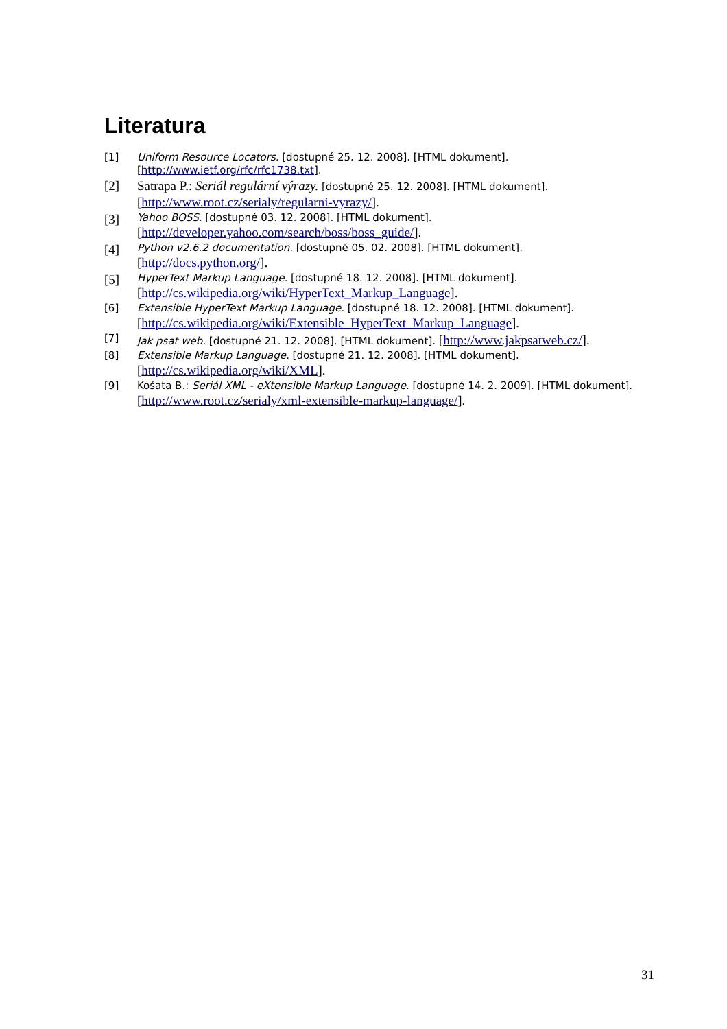Literatura
[1] Uniform Resource Locators. [dostupné 25. 12. 2008]. [HTML dokument]. [http://www.ietf.org/rfc/rfc1738.txt].
[2] Satrapa P.: Seriál regulární výrazy. [dostupné 25. 12. 2008]. [HTML dokument]. [http://www.root.cz/serialy/regularni-vyrazy/].
[3] Yahoo BOSS. [dostupné 03. 12. 2008]. [HTML dokument].
[http://developer.yahoo.com/search/boss/boss_guide/].
[4] Python v2.6.2 documentation. [dostupné 05. 02. 2008]. [HTML dokument].
[http://docs.python.org/].
[5] HyperText Markup Language. [dostupné 18. 12. 2008]. [HTML dokument].
[http://cs.wikipedia.org/wiki/HyperText_Markup_Language].
[6] Extensible HyperText Markup Language. [dostupné 18. 12. 2008]. [HTML dokument]. [http://cs.wikipedia.org/wiki/Extensible_HyperText_Markup_Language].
[7] Jak psat web. [dostupné 21. 12. 2008]. [HTML dokument]. [http://www.jakpsatweb.cz/].
[8] Extensible Markup Language. [dostupné 21. 12. 2008]. [HTML dokument].
[http://cs.wikipedia.org/wiki/XML].
[9] Košata B.: Seriál XML - eXtensible Markup Language. [dostupné 14. 2. 2009]. [HTML dokument].
[http://www.root.cz/serialy/xml-extensible-markup-language/].
31